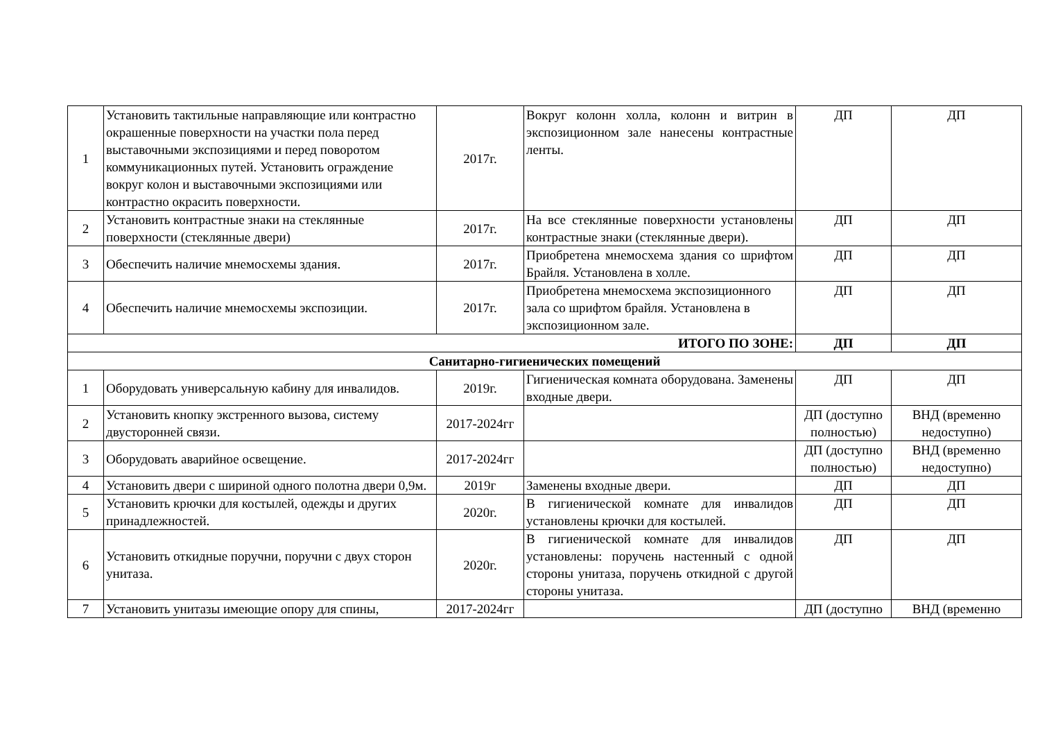| 1 | Установить тактильные направляющие или контрастно окрашенные поверхности на участки пола перед выставочными экспозициями и перед поворотом коммуникационных путей. Установить ограждение вокруг колон и выставочными экспозициями или контрастно окрасить поверхности. | 2017г. | Вокруг колонн холла, колонн и витрин в экспозиционном зале нанесены контрастные ленты. | ДП | ДП |
| 2 | Установить контрастные знаки на стеклянные поверхности (стеклянные двери) | 2017г. | На все стеклянные поверхности установлены контрастные знаки (стеклянные двери). | ДП | ДП |
| 3 | Обеспечить наличие мнемосхемы здания. | 2017г. | Приобретена мнемосхема здания со шрифтом Брайля. Установлена в холле. | ДП | ДП |
| 4 | Обеспечить наличие мнемосхемы экспозиции. | 2017г. | Приобретена мнемосхема экспозиционного зала со шрифтом брайля. Установлена в экспозиционном зале. | ДП | ДП |
| ИТОГО ПО ЗОНЕ: | | | | ДП | ДП |
| Санитарно-гигиенических помещений | | | | | |
| 1 | Оборудовать универсальную кабину для инвалидов. | 2019г. | Гигиеническая комната оборудована. Заменены входные двери. | ДП | ДП |
| 2 | Установить кнопку экстренного вызова, систему двусторонней связи. | 2017-2024гг | | ДП (доступно полностью) | ВНД (временно недоступно) |
| 3 | Оборудовать аварийное освещение. | 2017-2024гг | | ДП (доступно полностью) | ВНД (временно недоступно) |
| 4 | Установить двери с шириной одного полотна двери 0,9м. | 2019г | Заменены входные двери. | ДП | ДП |
| 5 | Установить крючки для костылей, одежды и других принадлежностей. | 2020г. | В гигиенической комнате для инвалидов установлены крючки для костылей. | ДП | ДП |
| 6 | Установить откидные поручни, поручни с двух сторон унитаза. | 2020г. | В гигиенической комнате для инвалидов установлены: поручень настенный с одной стороны унитаза, поручень откидной с другой стороны унитаза. | ДП | ДП |
| 7 | Установить унитазы имеющие опору для спины, | 2017-2024гг | | ДП (доступно | ВНД (временно |